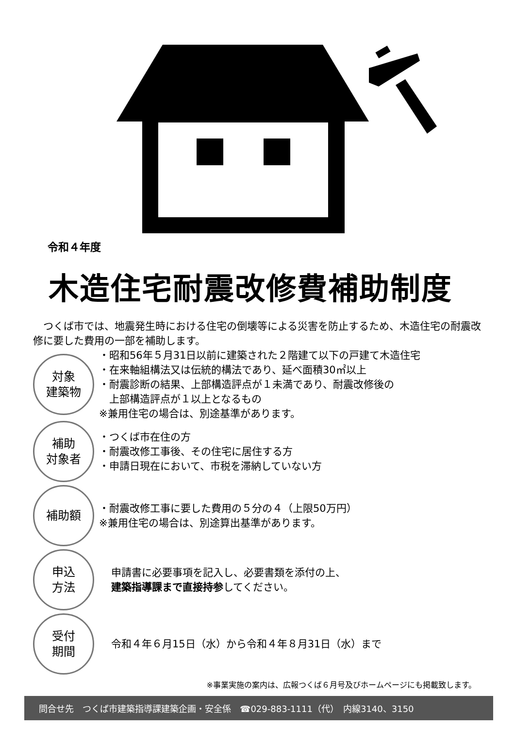令和４年度
木造住宅耐震改修費補助制度
つくば市では、地震発生時における住宅の倒壊等による災害を防止するため、木造住宅の耐震改修に要した費用の一部を補助します。
対象
建築物
・昭和56年５月31日以前に建築された２階建て以下の戸建て木造住宅
・在来軸組構法又は伝統的構法であり、延べ面積30㎡以上
・耐震診断の結果、上部構造評点が１未満であり、耐震改修後の
　上部構造評点が１以上となるもの
※兼用住宅の場合は、別途基準があります。
補助
対象者
・つくば市在住の方
・耐震改修工事後、その住宅に居住する方
・申請日現在において、市税を滞納していない方
補助額
・耐震改修工事に要した費用の５分の４（上限50万円）
※兼用住宅の場合は、別途算出基準があります。
申込
方法
申請書に必要事項を記入し、必要書類を添付の上、
建築指導課まで直接持参してください。
受付
期間
令和４年６月15日（水）から令和４年８月31日（水）まで
※事業実施の案内は、広報つくば６月号及びホームページにも掲載致します。
問合せ先　つくば市建築指導課建築企画・安全係　☎029-883-1111（代）　内線3140、3150